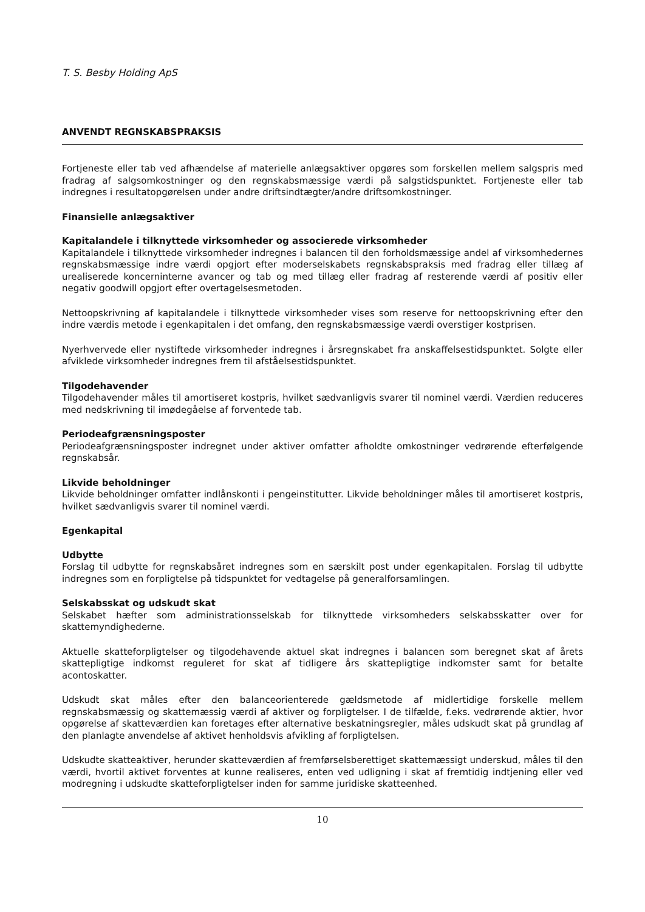T. S. Besby Holding ApS
ANVENDT REGNSKABSPRAKSIS
Fortjeneste eller tab ved afhændelse af materielle anlægsaktiver opgøres som forskellen mellem salgspris med fradrag af salgsomkostninger og den regnskabsmæssige værdi på salgstidspunktet. Fortjeneste eller tab indregnes i resultatopgørelsen under andre driftsindtægter/andre driftsomkostninger.
Finansielle anlægsaktiver
Kapitalandele i tilknyttede virksomheder og associerede virksomheder
Kapitalandele i tilknyttede virksomheder indregnes i balancen til den forholdsmæssige andel af virksomhedernes regnskabsmæssige indre værdi opgjort efter moderselskabets regnskabspraksis med fradrag eller tillæg af urealiserede koncerninterne avancer og tab og med tillæg eller fradrag af resterende værdi af positiv eller negativ goodwill opgjort efter overtagelsesmetoden.
Nettoopskrivning af kapitalandele i tilknyttede virksomheder vises som reserve for nettoopskrivning efter den indre værdis metode i egenkapitalen i det omfang, den regnskabsmæssige værdi overstiger kostprisen.
Nyerhvervede eller nystiftede virksomheder indregnes i årsregnskabet fra anskaffelsestidspunktet. Solgte eller afviklede virksomheder indregnes frem til afståelsestidspunktet.
Tilgodehavender
Tilgodehavender måles til amortiseret kostpris, hvilket sædvanligvis svarer til nominel værdi. Værdien reduceres med nedskrivning til imødegåelse af forventede tab.
Periodeafgrænsningsposter
Periodeafgrænsningsposter indregnet under aktiver omfatter afholdte omkostninger vedrørende efterfølgende regnskabsår.
Likvide beholdninger
Likvide beholdninger omfatter indlånskonti i pengeinstitutter. Likvide beholdninger måles til amortiseret kostpris, hvilket sædvanligvis svarer til nominel værdi.
Egenkapital
Udbytte
Forslag til udbytte for regnskabsåret indregnes som en særskilt post under egenkapitalen. Forslag til udbytte indregnes som en forpligtelse på tidspunktet for vedtagelse på generalforsamlingen.
Selskabsskat og udskudt skat
Selskabet hæfter som administrationsselskab for tilknyttede virksomheders selskabsskatter over for skattemyndighederne.
Aktuelle skatteforpligtelser og tilgodehavende aktuel skat indregnes i balancen som beregnet skat af årets skattepligtige indkomst reguleret for skat af tidligere års skattepligtige indkomster samt for betalte acontoskatter.
Udskudt skat måles efter den balanceorienterede gældsmetode af midlertidige forskelle mellem regnskabsmæssig og skattemæssig værdi af aktiver og forpligtelser. I de tilfælde, f.eks. vedrørende aktier, hvor opgørelse af skatteværdien kan foretages efter alternative beskatningsregler, måles udskudt skat på grundlag af den planlagte anvendelse af aktivet henholdsvis afvikling af forpligtelsen.
Udskudte skatteaktiver, herunder skatteværdien af fremførselsberettiget skattemæssigt underskud, måles til den værdi, hvortil aktivet forventes at kunne realiseres, enten ved udligning i skat af fremtidig indtjening eller ved modregning i udskudte skatteforpligtelser inden for samme juridiske skatteenhed.
10